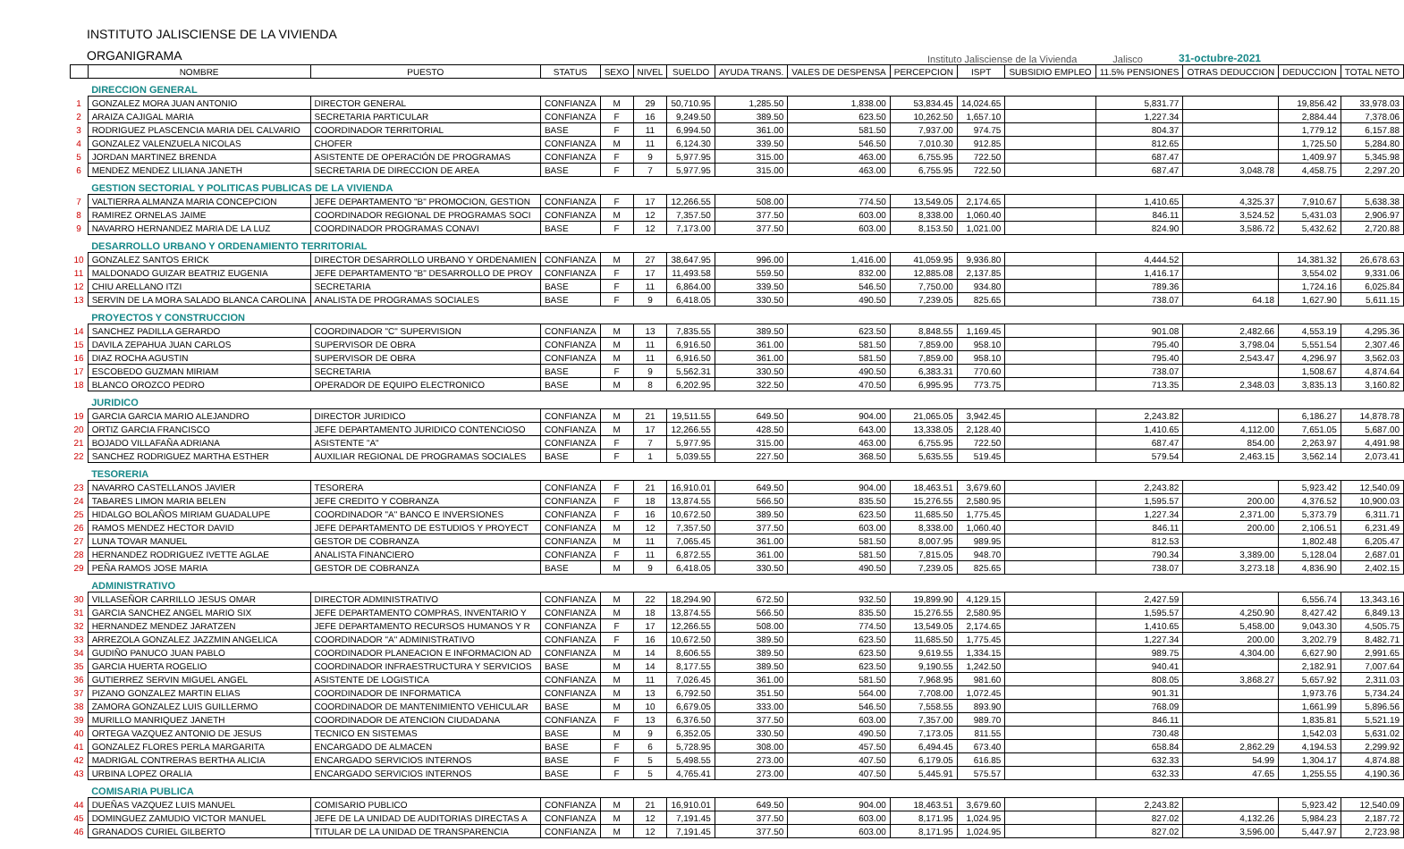INSTITUTO JALISCIENSE DE LA VIVIENDA
ORGANIGRAMA
Instituto Jalisciense de la Vivienda Jalisco 31-octubre-2021
| | NOMBRE | PUESTO | STATUS | SEXO | NIVEL | SUELDO | AYUDA TRANS. | VALES DE DESPENSA | PERCEPCION | ISPT | SUBSIDIO EMPLEO | 11.5% PENSIONES | OTRAS DEDUCCION | DEDUCCION | TOTAL NETO |
| --- | --- | --- | --- | --- | --- | --- | --- | --- | --- | --- | --- | --- | --- | --- | --- |
| | DIRECCION GENERAL | | | | | | | | | | | | | | |
| 1 | GONZALEZ MORA JUAN ANTONIO | DIRECTOR GENERAL | CONFIANZA | M | 29 | 50,710.95 | 1,285.50 | 1,838.00 | 53,834.45 | 14,024.65 | | 5,831.77 | | 19,856.42 | 33,978.03 |
| 2 | ARAIZA CAJIGAL MARIA | SECRETARIA PARTICULAR | CONFIANZA | F | 16 | 9,249.50 | 389.50 | 623.50 | 10,262.50 | 1,657.10 | | 1,227.34 | | 2,884.44 | 7,378.06 |
| 3 | RODRIGUEZ PLASCENCIA MARIA DEL CALVARIO | COORDINADOR TERRITORIAL | BASE | F | 11 | 6,994.50 | 361.00 | 581.50 | 7,937.00 | 974.75 | | 804.37 | | 1,779.12 | 6,157.88 |
| 4 | GONZALEZ VALENZUELA NICOLAS | CHOFER | CONFIANZA | M | 11 | 6,124.30 | 339.50 | 546.50 | 7,010.30 | 912.85 | | 812.65 | | 1,725.50 | 5,284.80 |
| 5 | JORDAN MARTINEZ BRENDA | ASISTENTE DE OPERACIÓN DE PROGRAMAS | CONFIANZA | F | 9 | 5,977.95 | 315.00 | 463.00 | 6,755.95 | 722.50 | | 687.47 | | 1,409.97 | 5,345.98 |
| 6 | MENDEZ MENDEZ LILIANA JANETH | SECRETARIA DE DIRECCION DE AREA | BASE | F | 7 | 5,977.95 | 315.00 | 463.00 | 6,755.95 | 722.50 | | 687.47 | 3,048.78 | 4,458.75 | 2,297.20 |
| | GESTION SECTORIAL Y POLITICAS PUBLICAS DE LA VIVIENDA | | | | | | | | | | | | | | |
| 7 | VALTIERRA ALMANZA MARIA CONCEPCION | JEFE DEPARTAMENTO "B" PROMOCION, GESTION | CONFIANZA | F | 17 | 12,266.55 | 508.00 | 774.50 | 13,549.05 | 2,174.65 | | 1,410.65 | 4,325.37 | 7,910.67 | 5,638.38 |
| 8 | RAMIREZ ORNELAS JAIME | COORDINADOR REGIONAL DE PROGRAMAS SOCI | CONFIANZA | M | 12 | 7,357.50 | 377.50 | 603.00 | 8,338.00 | 1,060.40 | | 846.11 | 3,524.52 | 5,431.03 | 2,906.97 |
| 9 | NAVARRO HERNANDEZ MARIA DE LA LUZ | COORDINADOR PROGRAMAS CONAVI | BASE | F | 12 | 7,173.00 | 377.50 | 603.00 | 8,153.50 | 1,021.00 | | 824.90 | 3,586.72 | 5,432.62 | 2,720.88 |
| | DESARROLLO URBANO Y ORDENAMIENTO TERRITORIAL | | | | | | | | | | | | | | |
| 10 | GONZALEZ SANTOS ERICK | DIRECTOR DESARROLLO URBANO Y ORDENAMIEN | CONFIANZA | M | 27 | 38,647.95 | 996.00 | 1,416.00 | 41,059.95 | 9,936.80 | | 4,444.52 | | 14,381.32 | 26,678.63 |
| 11 | MALDONADO GUIZAR BEATRIZ EUGENIA | JEFE DEPARTAMENTO "B" DESARROLLO DE PROY | CONFIANZA | F | 17 | 11,493.58 | 559.50 | 832.00 | 12,885.08 | 2,137.85 | | 1,416.17 | | 3,554.02 | 9,331.06 |
| 12 | CHIU ARELLANO ITZI | SECRETARIA | BASE | F | 11 | 6,864.00 | 339.50 | 546.50 | 7,750.00 | 934.80 | | 789.36 | | 1,724.16 | 6,025.84 |
| 13 | SERVIN DE LA MORA SALADO BLANCA CAROLINA | ANALISTA DE PROGRAMAS SOCIALES | BASE | F | 9 | 6,418.05 | 330.50 | 490.50 | 7,239.05 | 825.65 | | 738.07 | 64.18 | 1,627.90 | 5,611.15 |
| | PROYECTOS Y CONSTRUCCION | | | | | | | | | | | | | | |
| 14 | SANCHEZ PADILLA GERARDO | COORDINADOR "C" SUPERVISION | CONFIANZA | M | 13 | 7,835.55 | 389.50 | 623.50 | 8,848.55 | 1,169.45 | | 901.08 | 2,482.66 | 4,553.19 | 4,295.36 |
| 15 | DAVILA ZEPAHUA JUAN CARLOS | SUPERVISOR DE OBRA | CONFIANZA | M | 11 | 6,916.50 | 361.00 | 581.50 | 7,859.00 | 958.10 | | 795.40 | 3,798.04 | 5,551.54 | 2,307.46 |
| 16 | DIAZ ROCHA AGUSTIN | SUPERVISOR DE OBRA | CONFIANZA | M | 11 | 6,916.50 | 361.00 | 581.50 | 7,859.00 | 958.10 | | 795.40 | 2,543.47 | 4,296.97 | 3,562.03 |
| 17 | ESCOBEDO GUZMAN MIRIAM | SECRETARIA | BASE | F | 9 | 5,562.31 | 330.50 | 490.50 | 6,383.31 | 770.60 | | 738.07 | | 1,508.67 | 4,874.64 |
| 18 | BLANCO OROZCO PEDRO | OPERADOR DE EQUIPO ELECTRONICO | BASE | M | 8 | 6,202.95 | 322.50 | 470.50 | 6,995.95 | 773.75 | | 713.35 | 2,348.03 | 3,835.13 | 3,160.82 |
| | JURIDICO | | | | | | | | | | | | | | |
| 19 | GARCIA GARCIA MARIO ALEJANDRO | DIRECTOR JURIDICO | CONFIANZA | M | 21 | 19,511.55 | 649.50 | 904.00 | 21,065.05 | 3,942.45 | | 2,243.82 | | 6,186.27 | 14,878.78 |
| 20 | ORTIZ GARCIA FRANCISCO | JEFE DEPARTAMENTO JURIDICO CONTENCIOSO | CONFIANZA | M | 17 | 12,266.55 | 428.50 | 643.00 | 13,338.05 | 2,128.40 | | 1,410.65 | 4,112.00 | 7,651.05 | 5,687.00 |
| 21 | BOJADO VILLAFAÑA ADRIANA | ASISTENTE "A" | CONFIANZA | F | 7 | 5,977.95 | 315.00 | 463.00 | 6,755.95 | 722.50 | | 687.47 | 854.00 | 2,263.97 | 4,491.98 |
| 22 | SANCHEZ RODRIGUEZ MARTHA ESTHER | AUXILIAR REGIONAL DE PROGRAMAS SOCIALES | BASE | F | 1 | 5,039.55 | 227.50 | 368.50 | 5,635.55 | 519.45 | | 579.54 | 2,463.15 | 3,562.14 | 2,073.41 |
| | TESORERIA | | | | | | | | | | | | | | |
| 23 | NAVARRO CASTELLANOS JAVIER | TESORERA | CONFIANZA | F | 21 | 16,910.01 | 649.50 | 904.00 | 18,463.51 | 3,679.60 | | 2,243.82 | | 5,923.42 | 12,540.09 |
| 24 | TABARES LIMON MARIA BELEN | JEFE CREDITO Y COBRANZA | CONFIANZA | F | 18 | 13,874.55 | 566.50 | 835.50 | 15,276.55 | 2,580.95 | | 1,595.57 | 200.00 | 4,376.52 | 10,900.03 |
| 25 | HIDALGO BOLAÑOS MIRIAM GUADALUPE | COORDINADOR "A" BANCO E INVERSIONES | CONFIANZA | F | 16 | 10,672.50 | 389.50 | 623.50 | 11,685.50 | 1,775.45 | | 1,227.34 | 2,371.00 | 5,373.79 | 6,311.71 |
| 26 | RAMOS MENDEZ HECTOR DAVID | JEFE DEPARTAMENTO DE ESTUDIOS Y PROYECT | CONFIANZA | M | 12 | 7,357.50 | 377.50 | 603.00 | 8,338.00 | 1,060.40 | | 846.11 | 200.00 | 2,106.51 | 6,231.49 |
| 27 | LUNA TOVAR MANUEL | GESTOR DE COBRANZA | CONFIANZA | M | 11 | 7,065.45 | 361.00 | 581.50 | 8,007.95 | 989.95 | | 812.53 | | 1,802.48 | 6,205.47 |
| 28 | HERNANDEZ RODRIGUEZ IVETTE AGLAE | ANALISTA FINANCIERO | CONFIANZA | F | 11 | 6,872.55 | 361.00 | 581.50 | 7,815.05 | 948.70 | | 790.34 | 3,389.00 | 5,128.04 | 2,687.01 |
| 29 | PEÑA RAMOS JOSE MARIA | GESTOR DE COBRANZA | BASE | M | 9 | 6,418.05 | 330.50 | 490.50 | 7,239.05 | 825.65 | | 738.07 | 3,273.18 | 4,836.90 | 2,402.15 |
| | ADMINISTRATIVO | | | | | | | | | | | | | | |
| 30 | VILLASEÑOR CARRILLO JESUS OMAR | DIRECTOR ADMINISTRATIVO | CONFIANZA | M | 22 | 18,294.90 | 672.50 | 932.50 | 19,899.90 | 4,129.15 | | 2,427.59 | | 6,556.74 | 13,343.16 |
| 31 | GARCIA SANCHEZ ANGEL MARIO SIX | JEFE DEPARTAMENTO COMPRAS, INVENTARIO Y | CONFIANZA | M | 18 | 13,874.55 | 566.50 | 835.50 | 15,276.55 | 2,580.95 | | 1,595.57 | 4,250.90 | 8,427.42 | 6,849.13 |
| 32 | HERNANDEZ MENDEZ JARATZEN | JEFE DEPARTAMENTO RECURSOS HUMANOS Y R | CONFIANZA | F | 17 | 12,266.55 | 508.00 | 774.50 | 13,549.05 | 2,174.65 | | 1,410.65 | 5,458.00 | 9,043.30 | 4,505.75 |
| 33 | ARREZOLA GONZALEZ JAZZMIN ANGELICA | COORDINADOR "A" ADMINISTRATIVO | CONFIANZA | F | 16 | 10,672.50 | 389.50 | 623.50 | 11,685.50 | 1,775.45 | | 1,227.34 | 200.00 | 3,202.79 | 8,482.71 |
| 34 | GUDIÑO PANUCO JUAN PABLO | COORDINADOR PLANEACION E INFORMACION AD | CONFIANZA | M | 14 | 8,606.55 | 389.50 | 623.50 | 9,619.55 | 1,334.15 | | 989.75 | 4,304.00 | 6,627.90 | 2,991.65 |
| 35 | GARCIA HUERTA ROGELIO | COORDINADOR INFRAESTRUCTURA Y SERVICIOS | BASE | M | 14 | 8,177.55 | 389.50 | 623.50 | 9,190.55 | 1,242.50 | | 940.41 | | 2,182.91 | 7,007.64 |
| 36 | GUTIERREZ SERVIN MIGUEL ANGEL | ASISTENTE DE LOGISTICA | CONFIANZA | M | 11 | 7,026.45 | 361.00 | 581.50 | 7,968.95 | 981.60 | | 808.05 | 3,868.27 | 5,657.92 | 2,311.03 |
| 37 | PIZANO GONZALEZ MARTIN ELIAS | COORDINADOR DE INFORMATICA | CONFIANZA | M | 13 | 6,792.50 | 351.50 | 564.00 | 7,708.00 | 1,072.45 | | 901.31 | | 1,973.76 | 5,734.24 |
| 38 | ZAMORA GONZALEZ LUIS GUILLERMO | COORDINADOR DE MANTENIMIENTO VEHICULAR | BASE | M | 10 | 6,679.05 | 333.00 | 546.50 | 7,558.55 | 893.90 | | 768.09 | | 1,661.99 | 5,896.56 |
| 39 | MURILLO MANRIQUEZ JANETH | COORDINADOR DE ATENCION CIUDADANA | CONFIANZA | F | 13 | 6,376.50 | 377.50 | 603.00 | 7,357.00 | 989.70 | | 846.11 | | 1,835.81 | 5,521.19 |
| 40 | ORTEGA VAZQUEZ ANTONIO DE JESUS | TECNICO EN SISTEMAS | BASE | M | 9 | 6,352.05 | 330.50 | 490.50 | 7,173.05 | 811.55 | | 730.48 | | 1,542.03 | 5,631.02 |
| 41 | GONZALEZ FLORES PERLA MARGARITA | ENCARGADO DE ALMACEN | BASE | F | 6 | 5,728.95 | 308.00 | 457.50 | 6,494.45 | 673.40 | | 658.84 | 2,862.29 | 4,194.53 | 2,299.92 |
| 42 | MADRIGAL CONTRERAS BERTHA ALICIA | ENCARGADO SERVICIOS INTERNOS | BASE | F | 5 | 5,498.55 | 273.00 | 407.50 | 6,179.05 | 616.85 | | 632.33 | 54.99 | 1,304.17 | 4,874.88 |
| 43 | URBINA LOPEZ ORALIA | ENCARGADO SERVICIOS INTERNOS | BASE | F | 5 | 4,765.41 | 273.00 | 407.50 | 5,445.91 | 575.57 | | 632.33 | 47.65 | 1,255.55 | 4,190.36 |
| | COMISARIA PUBLICA | | | | | | | | | | | | | | |
| 44 | DUEÑAS VAZQUEZ LUIS MANUEL | COMISARIO PUBLICO | CONFIANZA | M | 21 | 16,910.01 | 649.50 | 904.00 | 18,463.51 | 3,679.60 | | 2,243.82 | | 5,923.42 | 12,540.09 |
| 45 | DOMINGUEZ ZAMUDIO VICTOR MANUEL | JEFE DE LA UNIDAD DE AUDITORIAS DIRECTAS A | CONFIANZA | M | 12 | 7,191.45 | 377.50 | 603.00 | 8,171.95 | 1,024.95 | | 827.02 | 4,132.26 | 5,984.23 | 2,187.72 |
| 46 | GRANADOS CURIEL GILBERTO | TITULAR DE LA UNIDAD DE TRANSPARENCIA | CONFIANZA | M | 12 | 7,191.45 | 377.50 | 603.00 | 8,171.95 | 1,024.95 | | 827.02 | 3,596.00 | 5,447.97 | 2,723.98 |